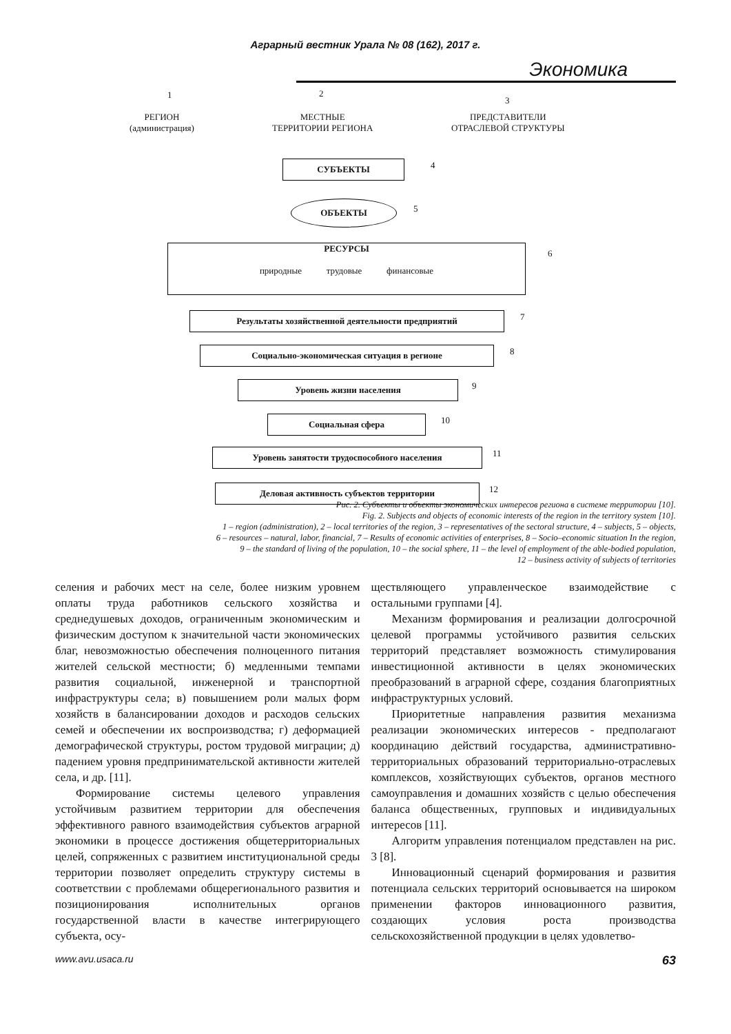Аграрный вестник Урала № 08 (162), 2017 г.
Экономика
1 2
3
РЕГИОН
(администрация)
МЕСТНЫЕ
ТЕРРИТОРИИ РЕГИОНА
ПРЕДСТАВИТЕЛИ
ОТРАСЛЕВОЙ СТРУКТУРЫ
СУБЪЕКТЫ 4
ОБЪЕКТЫ 5
РЕСУРСЫ
природные трудовые финансовые
6
Результаты хозяйственной деятельности предприятий 7
Социально-экономическая ситуация в регионе 8
Уровень жизни населения 9
Социальная сфера 10
Уровень занятости трудоспособного населения 11
Деловая активность субъектов территории 12
Рис. 2. Субъекты и объекты экономических интересов региона в системе территории [10].
Fig. 2. Subjects and objects of economic interests of the region in the territory system [10].
1 – region (administration), 2 – local territories of the region, 3 – representatives of the sectoral structure, 4 – subjects, 5 – objects,
6 – resources – natural, labor, financial, 7 – Results of economic activities of enterprises, 8 – Socio–economic situation In the region,
9 – the standard of living of the population, 10 – the social sphere, 11 – the level of employment of the able-bodied population,
12 – business activity of subjects of territories
селения и рабочих мест на селе, более низким уровнем оплаты труда работников сельского хозяйства и среднедушевых доходов, ограниченным экономическим и физическим доступом к значительной части экономических благ, невозможностью обеспечения полноценного питания жителей сельской местности; б) медленными темпами развития социальной, инженерной и транспортной инфраструктуры села; в) повышением роли малых форм хозяйств в балансировании доходов и расходов сельских семей и обеспечении их воспроизводства; г) деформацией демографической структуры, ростом трудовой миграции; д) падением уровня предпринимательской активности жителей села, и др. [11].
Формирование системы целевого управления устойчивым развитием территории для обеспечения эффективного равного взаимодействия субъектов аграрной экономики в процессе достижения общетерриториальных целей, сопряженных с развитием институциональной среды территории позволяет определить структуру системы в соответствии с проблемами общерегионального развития и позиционирования исполнительных органов государственной власти в качестве интегрирующего субъекта, осу-
ществляющего управленческое взаимодействие с остальными группами [4].
Механизм формирования и реализации долгосрочной целевой программы устойчивого развития сельских территорий представляет возможность стимулирования инвестиционной активности в целях экономических преобразований в аграрной сфере, создания благоприятных инфраструктурных условий.
Приоритетные направления развития механизма реализации экономических интересов - предполагают координацию действий государства, административно-территориальных образований территориально-отраслевых комплексов, хозяйствующих субъектов, органов местного самоуправления и домашних хозяйств с целью обеспечения баланса общественных, групповых и индивидуальных интересов [11].
Алгоритм управления потенциалом представлен на рис. 3 [8].
Инновационный сценарий формирования и развития потенциала сельских территорий основывается на широком применении факторов инновационного развития, создающих условия роста производства сельскохозяйственной продукции в целях удовлетво-
www.avu.usaca.ru 63